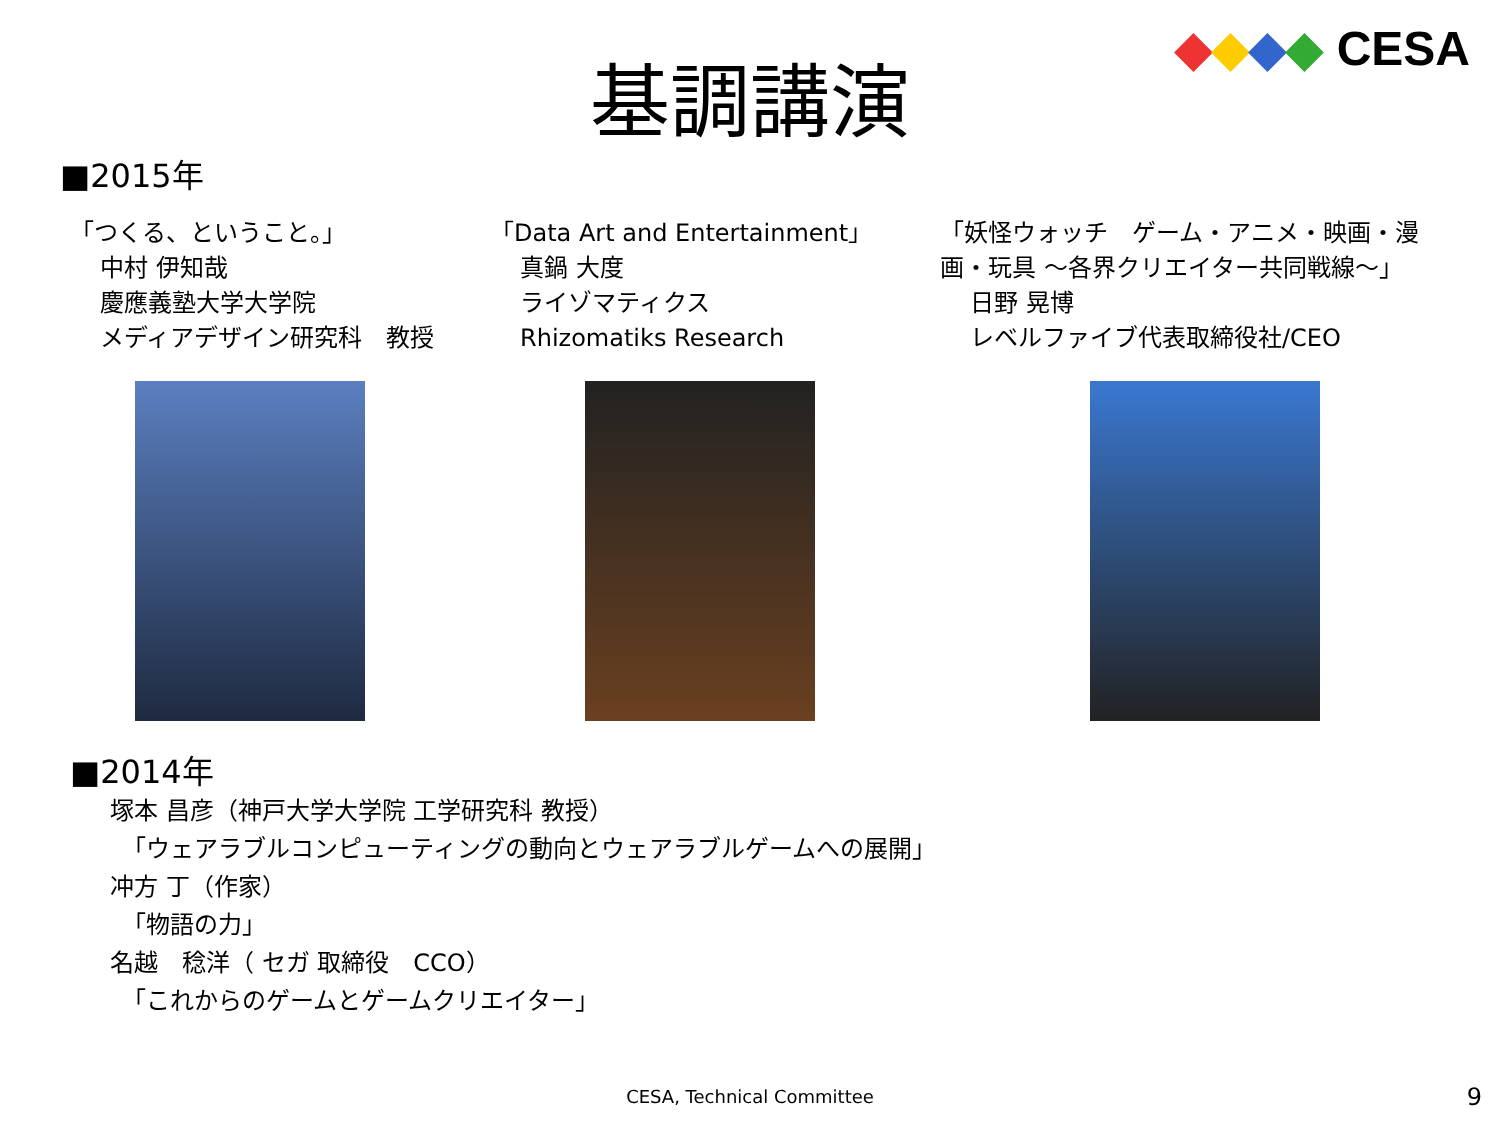◆◆◆◆ CESA
基調講演
■2015年
「つくる、ということ。」
中村 伊知哉
慶應義塾大学大学院
メディアデザイン研究科　教授
「Data Art and Entertainment」
真鍋 大度
ライゾマティクス
Rhizomatiks Research
「妖怪ウォッチ　ゲーム・アニメ・映画・漫画・玩具 ～各界クリエイター共同戦線～」
日野 晃博
レベルファイブ代表取締役社/CEO
■2014年
塚本 昌彦（神戸大学大学院 工学研究科 教授）
　「ウェアラブルコンピューティングの動向とウェアラブルゲームへの展開」
冲方 丁（作家）
　「物語の力」
名越　稔洋（ セガ 取締役　CCO）
　「これからのゲームとゲームクリエイター」
CESA, Technical Committee 9